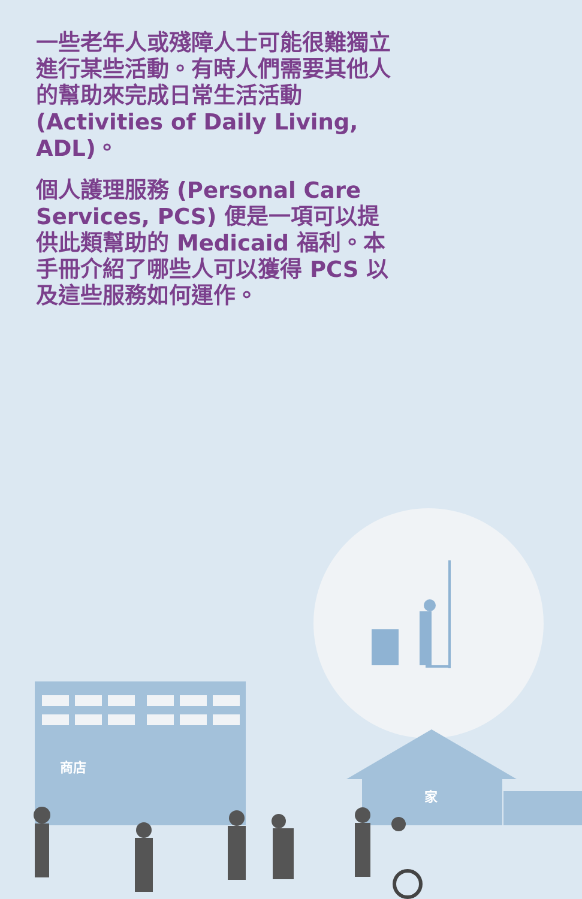一些老年人或殘障人士可能很難獨立進行某些活動。有時人們需要其他人的幫助來完成日常生活活動 (Activities of Daily Living, ADL)。
個人護理服務 (Personal Care Services, PCS) 便是一項可以提供此類幫助的 Medicaid 福利。本手冊介紹了哪些人可以獲得 PCS 以及這些服務如何運作。
商店
家